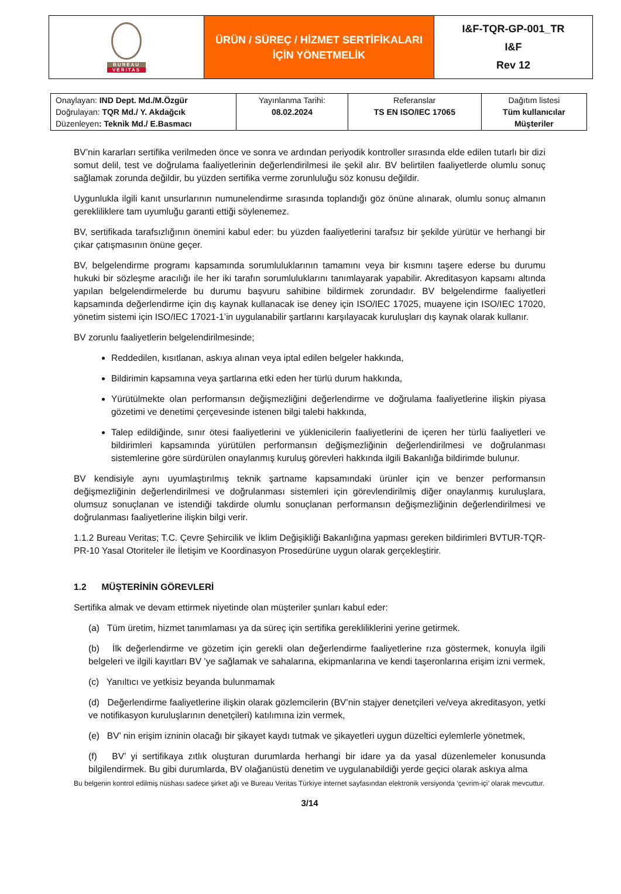| BUREAU VERITAS | ÜRÜN / SÜREÇ / HİZMET SERTİFİKALARI İÇİN YÖNETMELİK | I&F-TQR-GP-001_TR I&F Rev 12 |
| Onaylayan: IND Dept. Md./M.Özgür Doğrulayan: TQR Md./ Y. Akdağcık Düzenleyen : Teknik Md./ E.Basmacı | Yayınlanma Tarihi: 08.02.2024 | Referanslar TS EN ISO/IEC 17065 | Dağıtım listesi Tüm kullanıcılar Müşteriler |
BV’nin kararları sertifika verilmeden önce ve sonra ve ardından periyodik kontroller sırasında elde edilen tutarlı bir dizi somut delil, test ve doğrulama faaliyetlerinin değerlendirilmesi ile şekil alır. BV belirtilen faaliyetlerde olumlu sonuç sağlamak zorunda değildir, bu yüzden sertifika verme zorunluluğu söz konusu değildir.
Uygunlukla ilgili kanıt unsurlarının numunelendirme sırasında toplandığı göz önüne alınarak, olumlu sonuç almanın gerekliliklere tam uyumluğu garanti ettiği söylenemez.
BV, sertifikada tarafsızlığının önemini kabul eder: bu yüzden faaliyetlerini tarafsız bir şekilde yürütür ve herhangi bir çıkar çatışmasının önüne geçer.
BV, belgelendirme programı kapsamında sorumluluklarının tamamını veya bir kısmını taşere ederse bu durumu hukuki bir sözleşme aracılığı ile her iki tarafın sorumluluklarını tanımlayarak yapabilir. Akreditasyon kapsamı altında yapılan belgelendirmelerde bu durumu başvuru sahibine bildirmek zorundadır. BV belgelendirme faaliyetleri kapsamında değerlendirme için dış kaynak kullanacak ise deney için ISO/IEC 17025, muayene için ISO/IEC 17020, yönetim sistemi için ISO/IEC 17021-1’in uygulanabilir şartlarını karşılayacak kuruluşları dış kaynak olarak kullanır.
BV zorunlu faaliyetlerin belgelendirilmesinde;
Reddedilen, kısıtlanan, askıya alınan veya iptal edilen belgeler hakkında,
Bildirimin kapsamına veya şartlarına etki eden her türlü durum hakkında,
Yürütülmekte olan performansın değişmezliğini değerlendirme ve doğrulama faaliyetlerine ilişkin piyasa gözetimi ve denetimi çerçevesinde istenen bilgi talebi hakkında,
Talep edildiğinde, sınır ötesi faaliyetlerini ve yüklenicilerin faaliyetlerini de içeren her türlü faaliyetleri ve bildirimleri kapsamında yürütülen performansın değişmezliğinin değerlendirilmesi ve doğrulanması sistemlerine göre sürdürülen onaylanmış kuruluş görevleri hakkında ilgili Bakanlığa bildirimde bulunur.
BV kendisiyle aynı uyumlaştırılmış teknik şartname kapsamındaki ürünler için ve benzer performansın değişmezliğinin değerlendirilmesi ve doğrulanması sistemleri için görevlendirilmiş diğer onaylanmış kuruluşlara, olumsuz sonuçlanan ve istendiği takdirde olumlu sonuçlanan performansın değişmezliğinin değerlendirilmesi ve doğrulanması faaliyetlerine ilişkin bilgi verir.
1.1.2 Bureau Veritas; T.C. Çevre Şehircilik ve İklim Değişikliği Bakanlığına yapması gereken bildirimleri BVTUR-TQR-PR-10 Yasal Otoriteler ile İletişim ve Koordinasyon Prosedürüne uygun olarak gerçekleştirir.
1.2 MÜŞTERİNİN GÖREVLERİ
Sertifika almak ve devam ettirmek niyetinde olan müşteriler şunları kabul eder:
(a) Tüm üretim, hizmet tanımlaması ya da süreç için sertifika gerekliliklerini yerine getirmek.
(b) İlk değerlendirme ve gözetim için gerekli olan değerlendirme faaliyetlerine rıza göstermek, konuyla ilgili belgeleri ve ilgili kayıtları BV ’ye sağlamak ve sahalarına, ekipmanlarına ve kendi taşeronlarına erişim izni vermek,
(c) Yanıltıcı ve yetkisiz beyanda bulunmamak
(d) Değerlendirme faaliyetlerine ilişkin olarak gözlemcilerin (BV’nin stajyer denetçileri ve/veya akreditasyon, yetki ve notifikasyon kuruluşlarının denetçileri) katılımına izin vermek,
(e) BV’ nin erişim izninin olacağı bir şikayet kaydı tutmak ve şikayetleri uygun düzeltici eylemlerle yönetmek,
(f) BV’ yi sertifikaya zıtlık oluşturan durumlarda herhangi bir idare ya da yasal düzenlemeler konusunda bilgilendirmek. Bu gibi durumlarda, BV olağanüstü denetim ve uygulanabildiği yerde geçici olarak askıya alma
Bu belgenin kontrol edilmiş nüshası sadece şirket ağı ve Bureau Veritas Türkiye internet sayfasından elektronik versiyonda ‘çevrim-içi’ olarak mevcuttur.
3/14